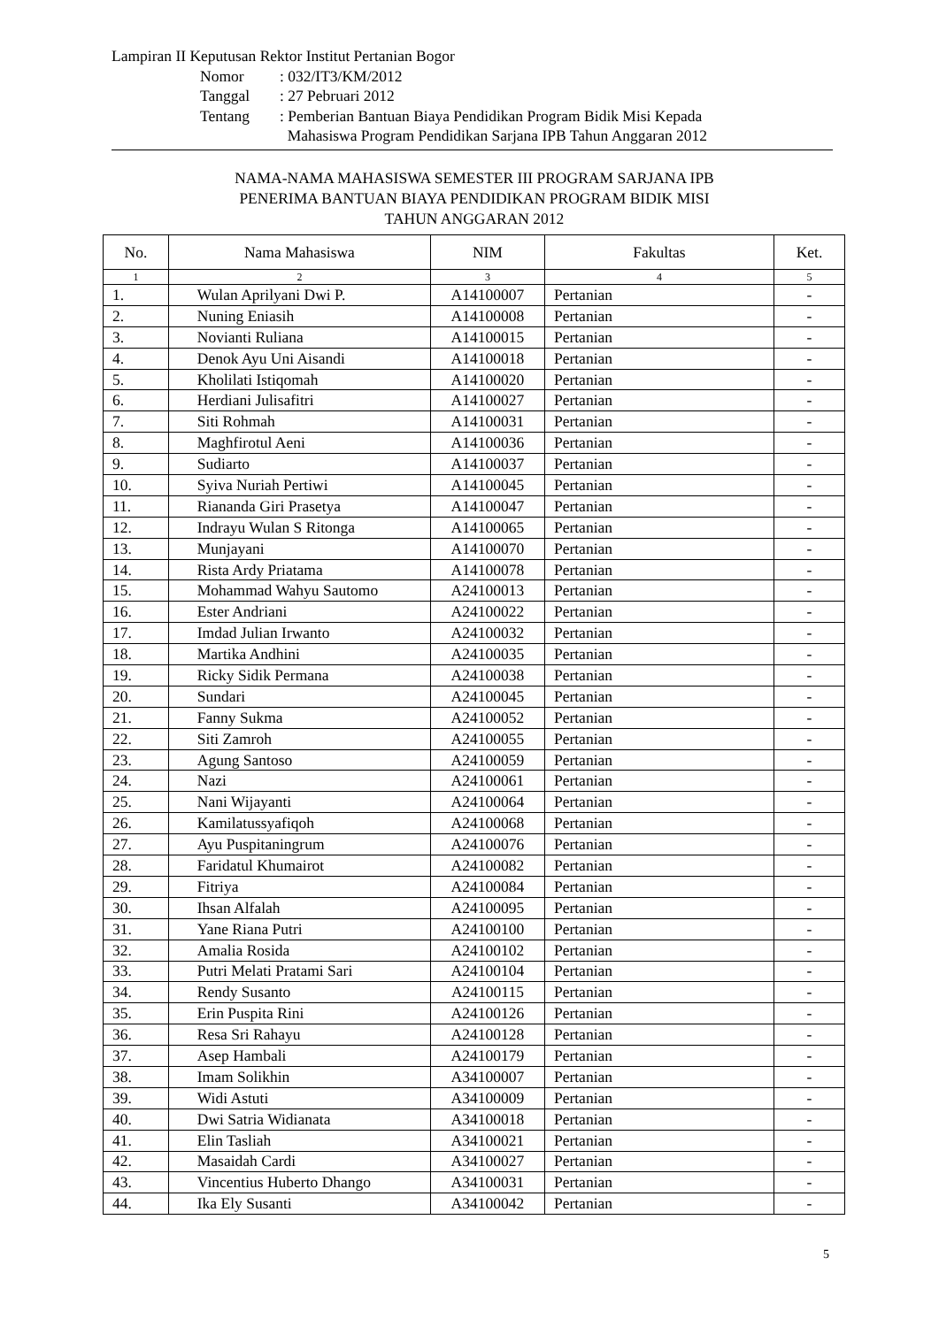Lampiran II Keputusan Rektor Institut Pertanian Bogor
| Nomor | : 032/IT3/KM/2012 |
| Tanggal | : 27 Pebruari 2012 |
| Tentang | : Pemberian Bantuan Biaya Pendidikan Program Bidik Misi Kepada Mahasiswa Program Pendidikan Sarjana IPB Tahun Anggaran 2012 |
NAMA-NAMA MAHASISWA SEMESTER III PROGRAM SARJANA IPB
PENERIMA BANTUAN BIAYA PENDIDIKAN PROGRAM BIDIK MISI
TAHUN ANGGARAN 2012
| No. | Nama Mahasiswa | NIM | Fakultas | Ket. |
| --- | --- | --- | --- | --- |
| 1 | 2 | 3 | 4 | 5 |
| 1. | Wulan Aprilyani Dwi P. | A14100007 | Pertanian | - |
| 2. | Nuning Eniasih | A14100008 | Pertanian | - |
| 3. | Novianti Ruliana | A14100015 | Pertanian | - |
| 4. | Denok Ayu Uni Aisandi | A14100018 | Pertanian | - |
| 5. | Kholilati Istiqomah | A14100020 | Pertanian | - |
| 6. | Herdiani Julisafitri | A14100027 | Pertanian | - |
| 7. | Siti Rohmah | A14100031 | Pertanian | - |
| 8. | Maghfirotul Aeni | A14100036 | Pertanian | - |
| 9. | Sudiarto | A14100037 | Pertanian | - |
| 10. | Syiva Nuriah Pertiwi | A14100045 | Pertanian | - |
| 11. | Riananda Giri Prasetya | A14100047 | Pertanian | - |
| 12. | Indrayu Wulan S Ritonga | A14100065 | Pertanian | - |
| 13. | Munjayani | A14100070 | Pertanian | - |
| 14. | Rista Ardy Priatama | A14100078 | Pertanian | - |
| 15. | Mohammad Wahyu Sautomo | A24100013 | Pertanian | - |
| 16. | Ester Andriani | A24100022 | Pertanian | - |
| 17. | Imdad Julian Irwanto | A24100032 | Pertanian | - |
| 18. | Martika Andhini | A24100035 | Pertanian | - |
| 19. | Ricky Sidik Permana | A24100038 | Pertanian | - |
| 20. | Sundari | A24100045 | Pertanian | - |
| 21. | Fanny Sukma | A24100052 | Pertanian | - |
| 22. | Siti Zamroh | A24100055 | Pertanian | - |
| 23. | Agung Santoso | A24100059 | Pertanian | - |
| 24. | Nazi | A24100061 | Pertanian | - |
| 25. | Nani Wijayanti | A24100064 | Pertanian | - |
| 26. | Kamilatussyafiqoh | A24100068 | Pertanian | - |
| 27. | Ayu Puspitaningrum | A24100076 | Pertanian | - |
| 28. | Faridatul Khumairot | A24100082 | Pertanian | - |
| 29. | Fitriya | A24100084 | Pertanian | - |
| 30. | Ihsan Alfalah | A24100095 | Pertanian | - |
| 31. | Yane Riana Putri | A24100100 | Pertanian | - |
| 32. | Amalia Rosida | A24100102 | Pertanian | - |
| 33. | Putri Melati Pratami Sari | A24100104 | Pertanian | - |
| 34. | Rendy Susanto | A24100115 | Pertanian | - |
| 35. | Erin Puspita Rini | A24100126 | Pertanian | - |
| 36. | Resa Sri Rahayu | A24100128 | Pertanian | - |
| 37. | Asep Hambali | A24100179 | Pertanian | - |
| 38. | Imam Solikhin | A34100007 | Pertanian | - |
| 39. | Widi Astuti | A34100009 | Pertanian | - |
| 40. | Dwi Satria Widianata | A34100018 | Pertanian | - |
| 41. | Elin Tasliah | A34100021 | Pertanian | - |
| 42. | Masaidah Cardi | A34100027 | Pertanian | - |
| 43. | Vincentius Huberto Dhango | A34100031 | Pertanian | - |
| 44. | Ika Ely Susanti | A34100042 | Pertanian | - |
5